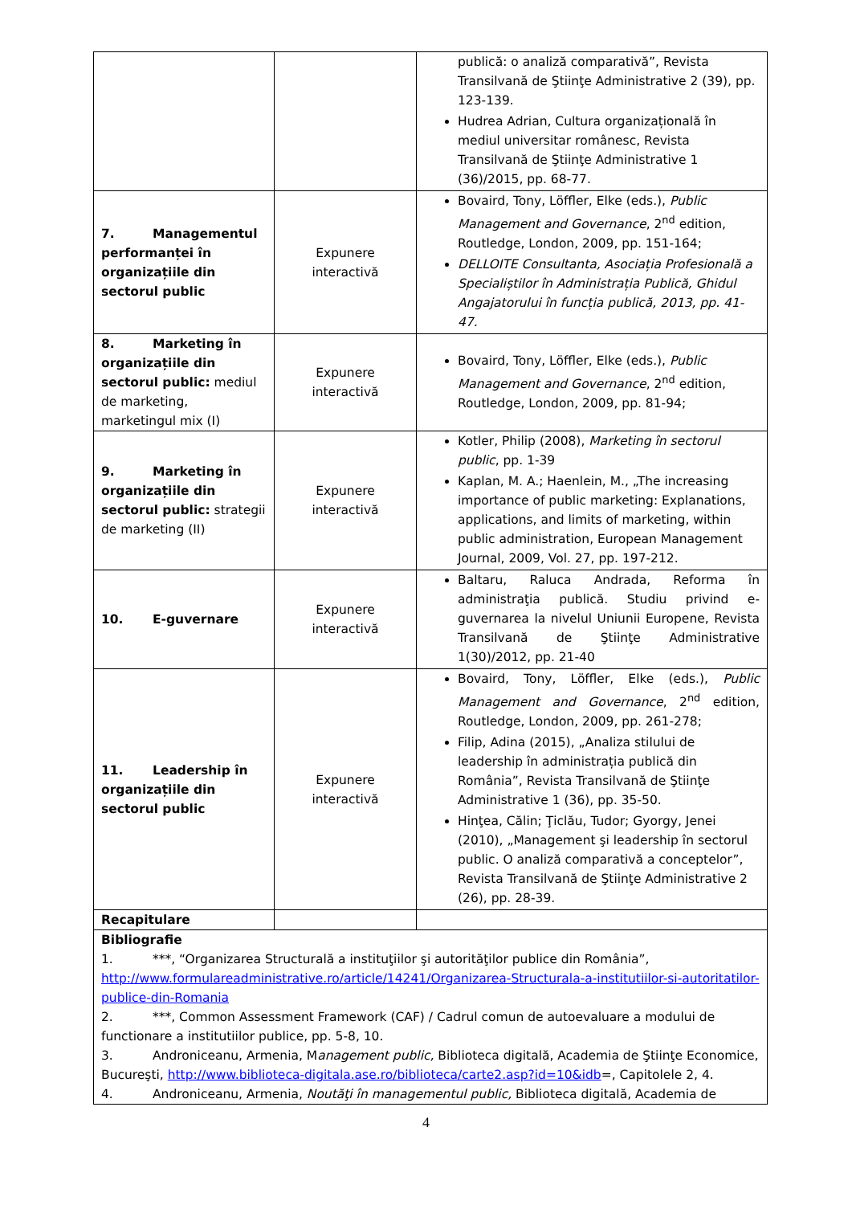| | | publică: o analiză comparativă”, Revista Transilvană de Ştiinţe Administrative 2 (39), pp. 123-139. Hudrea Adrian, Cultura organizațională în mediul universitar românesc, Revista Transilvană de Ştiinţe Administrative 1 (36)/2015, pp. 68-77. |
| 7. Managementul performanței în organizațiile din sectorul public | Expunere interactivă | Bovaird, Tony, Löffler, Elke (eds.), Public Management and Governance , 2<sup>nd</sup> edition, Routledge, London, 2009, pp. 151-164; DELLOITE Consultanta, Asociația Profesională a Specialiștilor în Administrația Publică, Ghidul Angajatorului în funcția publică, 2013, pp. 41-47. |
| 8. Marketing în organizațiile din sectorul public: mediul de marketing, marketingul mix (I) | Expunere interactivă | Bovaird, Tony, Löffler, Elke (eds.), Public Management and Governance , 2<sup>nd</sup> edition, Routledge, London, 2009, pp. 81-94; |
| 9. Marketing în organizațiile din sectorul public: strategii de marketing (II) | Expunere interactivă | Kotler, Philip (2008), Marketing în sectorul public , pp. 1-39 Kaplan, M. A.; Haenlein, M., „The increasing importance of public marketing: Explanations, applications, and limits of marketing, within public administration, European Management Journal, 2009, Vol. 27, pp. 197-212. |
| 10. E-guvernare | Expunere interactivă | Baltaru, Raluca Andrada, Reforma în administraţia publică. Studiu privind e-guvernarea la nivelul Uniunii Europene, Revista Transilvană de Ştiinţe Administrative 1(30)/2012, pp. 21-40 |
| 11. Leadership în organizațiile din sectorul public | Expunere interactivă | Bovaird, Tony, Löffler, Elke (eds.), Public Management and Governance , 2<sup>nd</sup> edition, Routledge, London, 2009, pp. 261-278; Filip, Adina (2015), „Analiza stilului de leadership în administrația publică din România”, Revista Transilvană de Ştiinţe Administrative 1 (36), pp. 35-50. Hinţea, Călin; Ţiclău, Tudor; Gyorgy, Jenei (2010), „Management şi leadership în sectorul public. O analiză comparativă a conceptelor”, Revista Transilvană de Ştiinţe Administrative 2 (26), pp. 28-39. |
| Recapitulare | | |
| Bibliografie 1. ***, “Organizarea Structurală a instituţiilor şi autorităţilor publice din România”, http://www.formulareadministrative.ro/article/14241/Organizarea-Structurala-a-institutiilor-si-autoritatilor-publice-din-Romania 2. ***, Common Assessment Framework (CAF) / Cadrul comun de autoevaluare a modului de functionare a institutiilor publice, pp. 5-8, 10. 3. Androniceanu, Armenia, M anagement public, Biblioteca digitală, Academia de Ştiinţe Economice, Bucureşti, http://www.biblioteca-digitala.ase.ro/biblioteca/carte2.asp?id=10&idb =, Capitolele 2, 4. 4. Androniceanu, Armenia, Noutăţi în managementul public, Biblioteca digitală, Academia de | | |
4